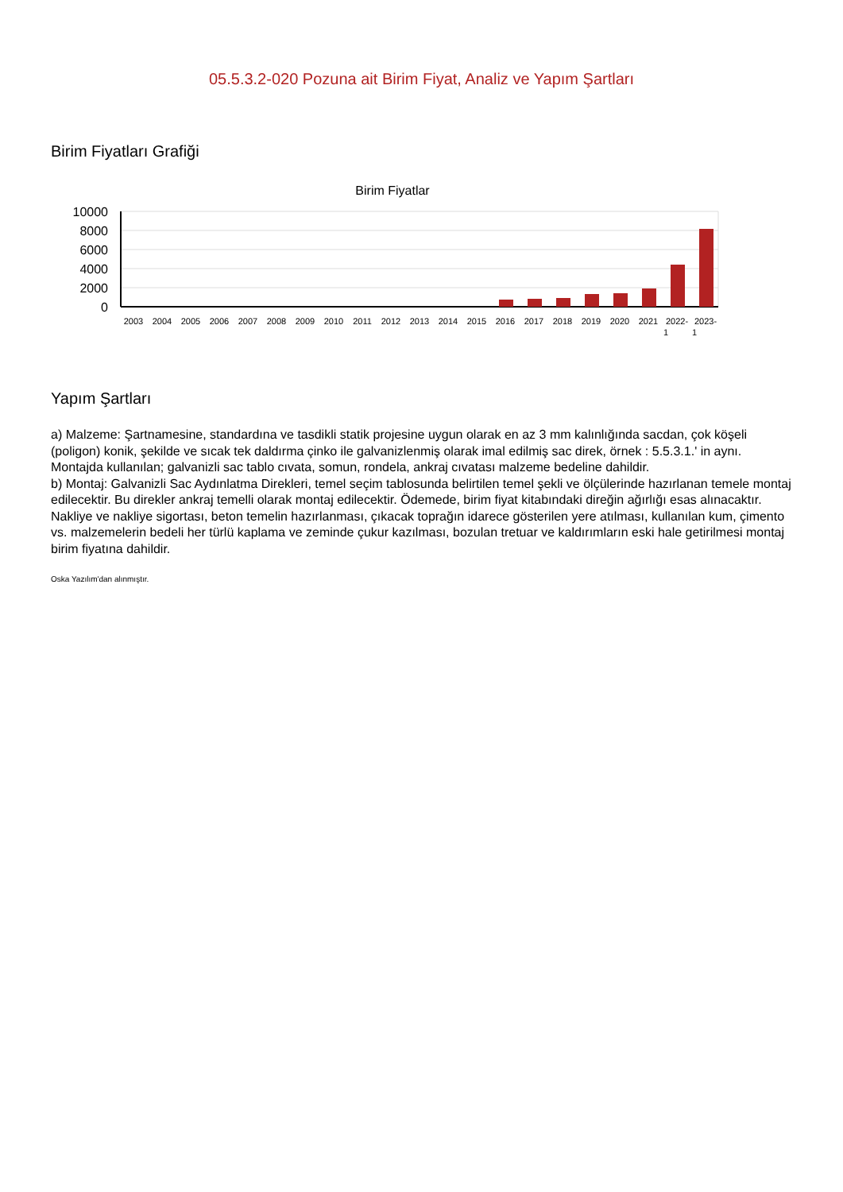05.5.3.2-020 Pozuna ait Birim Fiyat, Analiz ve Yapım Şartları
Birim Fiyatları Grafiği
Birim Fiyatlar
10000
8000
6000
4000
2000
0
2003
2004
2005
2006
2007
2008
2009
2010
2011
2012
2013
2014
2015
2016
2017
2018
2019
2020
2021
2022-
2023-
1
1
Yapım Şartları
a) Malzeme: Şartnamesine, standardına ve tasdikli statik projesine uygun olarak en az 3 mm kalınlığında sacdan, çok köşeli (poligon) konik, şekilde ve sıcak tek daldırma çinko ile galvanizlenmiş olarak imal edilmiş sac direk, örnek : 5.5.3.1.' in aynı. Montajda kullanılan; galvanizli sac tablo cıvata, somun, rondela, ankraj cıvatası malzeme bedeline dahildir.
b) Montaj: Galvanizli Sac Aydınlatma Direkleri, temel seçim tablosunda belirtilen temel şekli ve ölçülerinde hazırlanan temele montaj edilecektir. Bu direkler ankraj temelli olarak montaj edilecektir. Ödemede, birim fiyat kitabındaki direğin ağırlığı esas alınacaktır. Nakliye ve nakliye sigortası, beton temelin hazırlanması, çıkacak toprağın idarece gösterilen yere atılması, kullanılan kum, çimento vs. malzemelerin bedeli her türlü kaplama ve zeminde çukur kazılması, bozulan tretuar ve kaldırımların eski hale getirilmesi montaj birim fiyatına dahildir.
Oska Yazılım'dan alınmıştır.